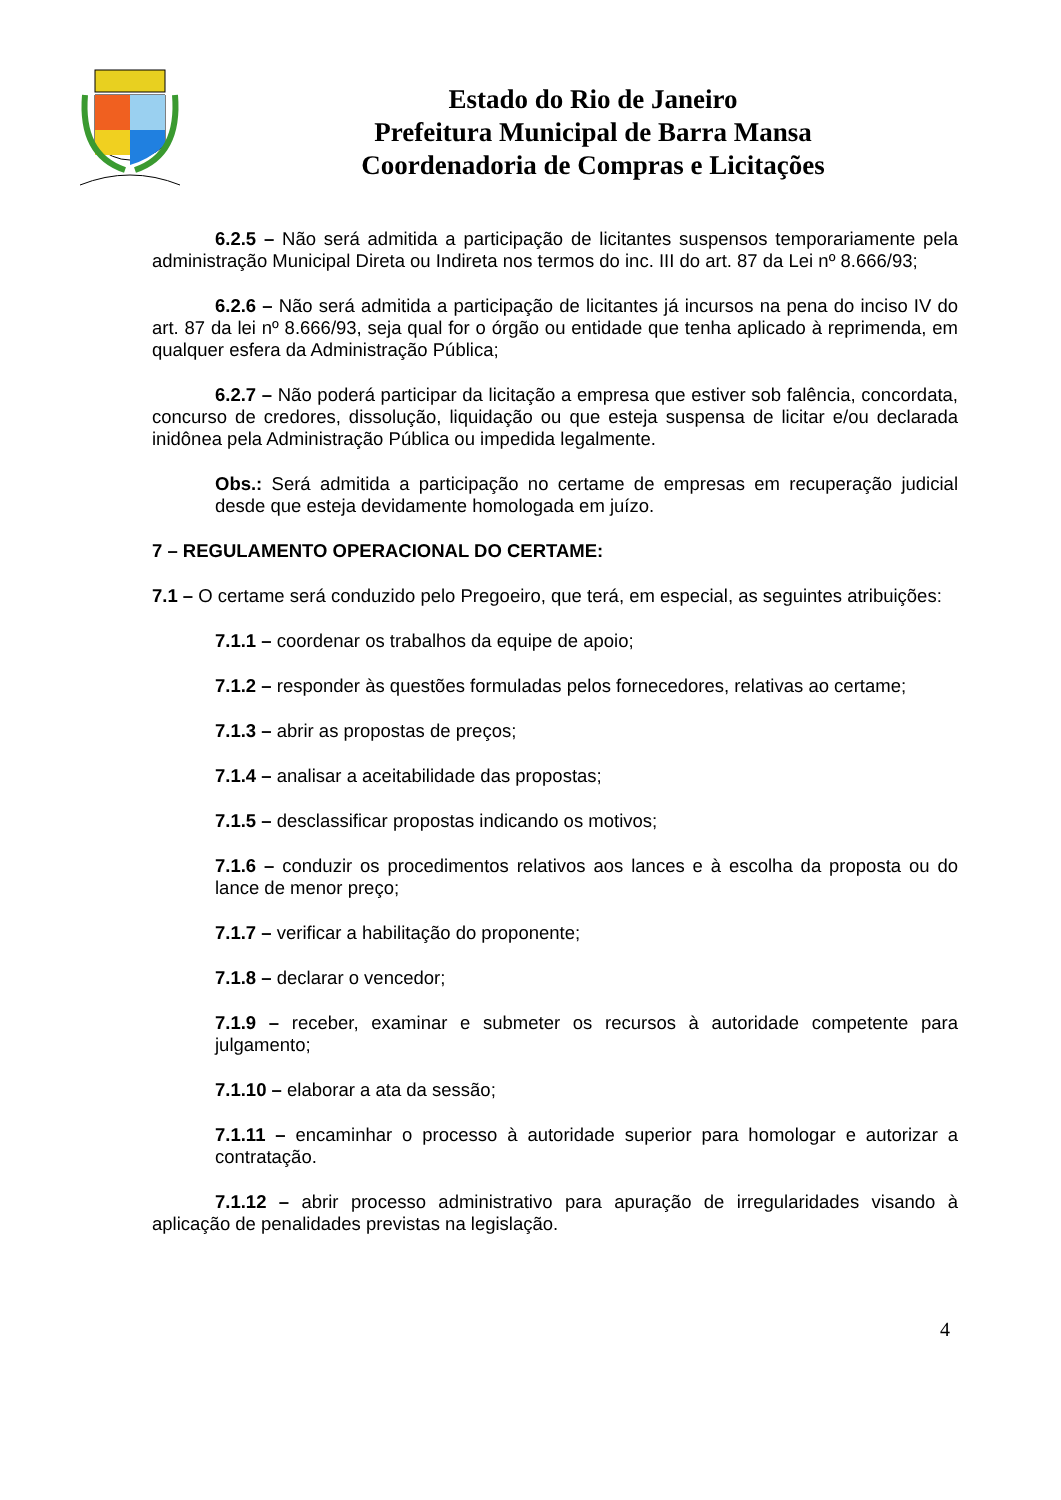Estado do Rio de Janeiro
Prefeitura Municipal de Barra Mansa
Coordenadoria de Compras e Licitações
6.2.5 – Não será admitida a participação de licitantes suspensos temporariamente pela administração Municipal Direta ou Indireta nos termos do inc. III do art. 87 da Lei nº 8.666/93;
6.2.6 – Não será admitida a participação de licitantes já incursos na pena do inciso IV do art. 87 da lei nº 8.666/93, seja qual for o órgão ou entidade que tenha aplicado à reprimenda, em qualquer esfera da Administração Pública;
6.2.7 – Não poderá participar da licitação a empresa que estiver sob falência, concordata, concurso de credores, dissolução, liquidação ou que esteja suspensa de licitar e/ou declarada inidônea pela Administração Pública ou impedida legalmente.
Obs.: Será admitida a participação no certame de empresas em recuperação judicial desde que esteja devidamente homologada em juízo.
7 – REGULAMENTO OPERACIONAL DO CERTAME:
7.1 – O certame será conduzido pelo Pregoeiro, que terá, em especial, as seguintes atribuições:
7.1.1 – coordenar os trabalhos da equipe de apoio;
7.1.2 – responder às questões formuladas pelos fornecedores, relativas ao certame;
7.1.3 – abrir as propostas de preços;
7.1.4 – analisar a aceitabilidade das propostas;
7.1.5 – desclassificar propostas indicando os motivos;
7.1.6 – conduzir os procedimentos relativos aos lances e à escolha da proposta ou do lance de menor preço;
7.1.7 – verificar a habilitação do proponente;
7.1.8 – declarar o vencedor;
7.1.9 – receber, examinar e submeter os recursos à autoridade competente para julgamento;
7.1.10 – elaborar a ata da sessão;
7.1.11 – encaminhar o processo à autoridade superior para homologar e autorizar a contratação.
7.1.12 – abrir processo administrativo para apuração de irregularidades visando à aplicação de penalidades previstas na legislação.
4